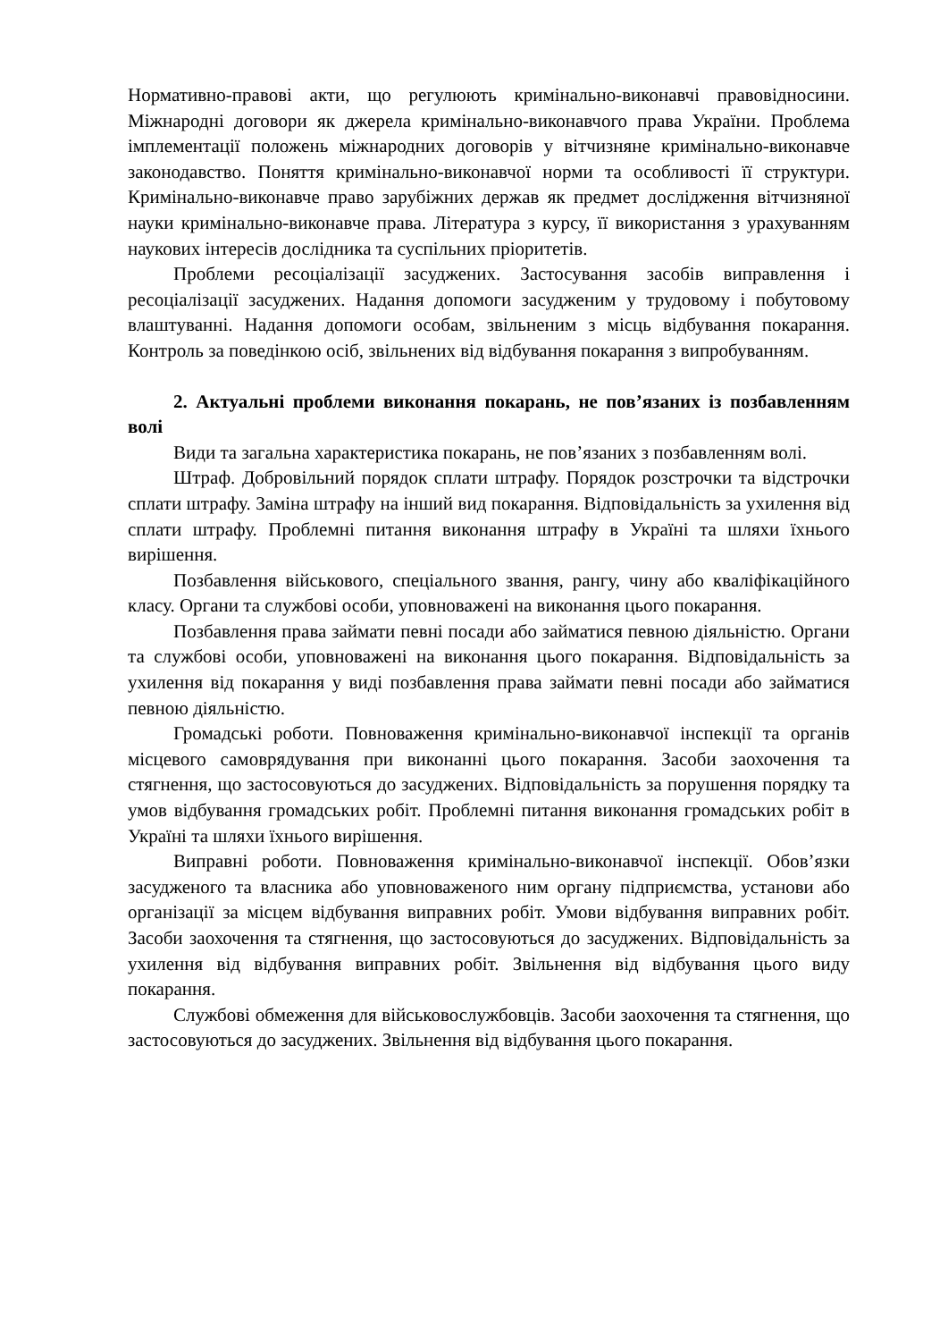Нормативно-правові акти, що регулюють кримінально-виконавчі правовідносини. Міжнародні договори як джерела кримінально-виконавчого права України. Проблема імплементації положень міжнародних договорів у вітчизняне кримінально-виконавче законодавство. Поняття кримінально-виконавчої норми та особливості її структури. Кримінально-виконавче право зарубіжних держав як предмет дослідження вітчизняної науки кримінально-виконавче права. Література з курсу, її використання з урахуванням наукових інтересів дослідника та суспільних пріоритетів.
Проблеми ресоціалізації засуджених. Застосування засобів виправлення і ресоціалізації засуджених. Надання допомоги засудженим у трудовому і побутовому влаштуванні. Надання допомоги особам, звільненим з місць відбування покарання. Контроль за поведінкою осіб, звільнених від відбування покарання з випробуванням.
2. Актуальні проблеми виконання покарань, не пов’язаних із позбавленням волі
Види та загальна характеристика покарань, не пов’язаних з позбавленням волі.
Штраф. Добровільний порядок сплати штрафу. Порядок розстрочки та відстрочки сплати штрафу. Заміна штрафу на інший вид покарання. Відповідальність за ухилення від сплати штрафу. Проблемні питання виконання штрафу в Україні та шляхи їхнього вирішення.
Позбавлення військового, спеціального звання, рангу, чину або кваліфікаційного класу. Органи та службові особи, уповноважені на виконання цього покарання.
Позбавлення права займати певні посади або займатися певною діяльністю. Органи та службові особи, уповноважені на виконання цього покарання. Відповідальність за ухилення від покарання у виді позбавлення права займати певні посади або займатися певною діяльністю.
Громадські роботи. Повноваження кримінально-виконавчої інспекції та органів місцевого самоврядування при виконанні цього покарання. Засоби заохочення та стягнення, що застосовуються до засуджених. Відповідальність за порушення порядку та умов відбування громадських робіт. Проблемні питання виконання громадських робіт в Україні та шляхи їхнього вирішення.
Виправні роботи. Повноваження кримінально-виконавчої інспекції. Обов’язки засудженого та власника або уповноваженого ним органу підприємства, установи або організації за місцем відбування виправних робіт. Умови відбування виправних робіт. Засоби заохочення та стягнення, що застосовуються до засуджених. Відповідальність за ухилення від відбування виправних робіт. Звільнення від відбування цього виду покарання.
Службові обмеження для військовослужбовців. Засоби заохочення та стягнення, що застосовуються до засуджених. Звільнення від відбування цього покарання.